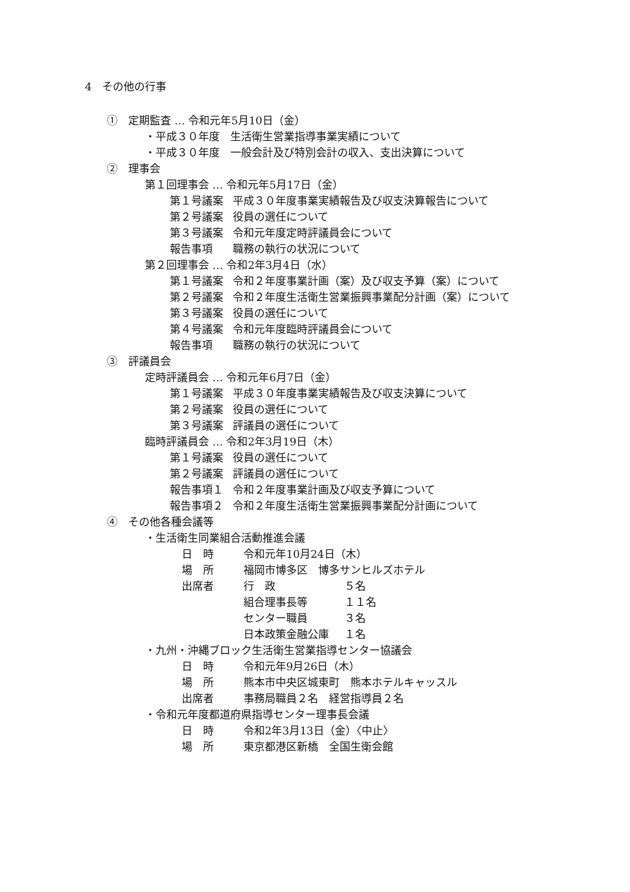4　その他の行事
①　定期監査 … 令和元年5月10日（金）
・平成３０年度　生活衛生営業指導事業実績について
・平成３０年度　一般会計及び特別会計の収入、支出決算について
②　理事会
第１回理事会 … 令和元年5月17日（金）
第１号議案 平成３０年度事業実績報告及び収支決算報告について
第２号議案 役員の選任について
第３号議案 令和元年度定時評議員会について
報告事項 職務の執行の状況について
第２回理事会 … 令和2年3月4日（水）
第１号議案 令和２年度事業計画（案）及び収支予算（案）について
第２号議案 令和２年度生活衛生営業振興事業配分計画（案）について
第３号議案 役員の選任について
第４号議案 令和元年度臨時評議員会について
報告事項 職務の執行の状況について
③　評議員会
定時評議員会 … 令和元年6月7日（金）
第１号議案 平成３０年度事業実績報告及び収支決算について
第２号議案 役員の選任について
第３号議案 評議員の選任について
臨時評議員会 … 令和2年3月19日（木）
第１号議案 役員の選任について
第２号議案 評議員の選任について
報告事項１ 令和２年度事業計画及び収支予算について
報告事項２ 令和２年度生活衛生営業振興事業配分計画について
④　その他各種会議等
・生活衛生同業組合活動推進会議
日　時 令和元年10月24日（木）
場　所 福岡市博多区　博多サンヒルズホテル
出席者 行　政 ５名
組合理事長等 １１名
センター職員 ３名
日本政策金融公庫 １名
・九州・沖縄ブロック生活衛生営業指導センター協議会
日　時 令和元年9月26日（木）
場　所 熊本市中央区城東町　熊本ホテルキャッスル
出席者 事務局職員２名　経営指導員２名
・令和元年度都道府県指導センター理事長会議
日　時 令和2年3月13日（金）〈中止〉
場　所 東京都港区新橋　全国生衛会館